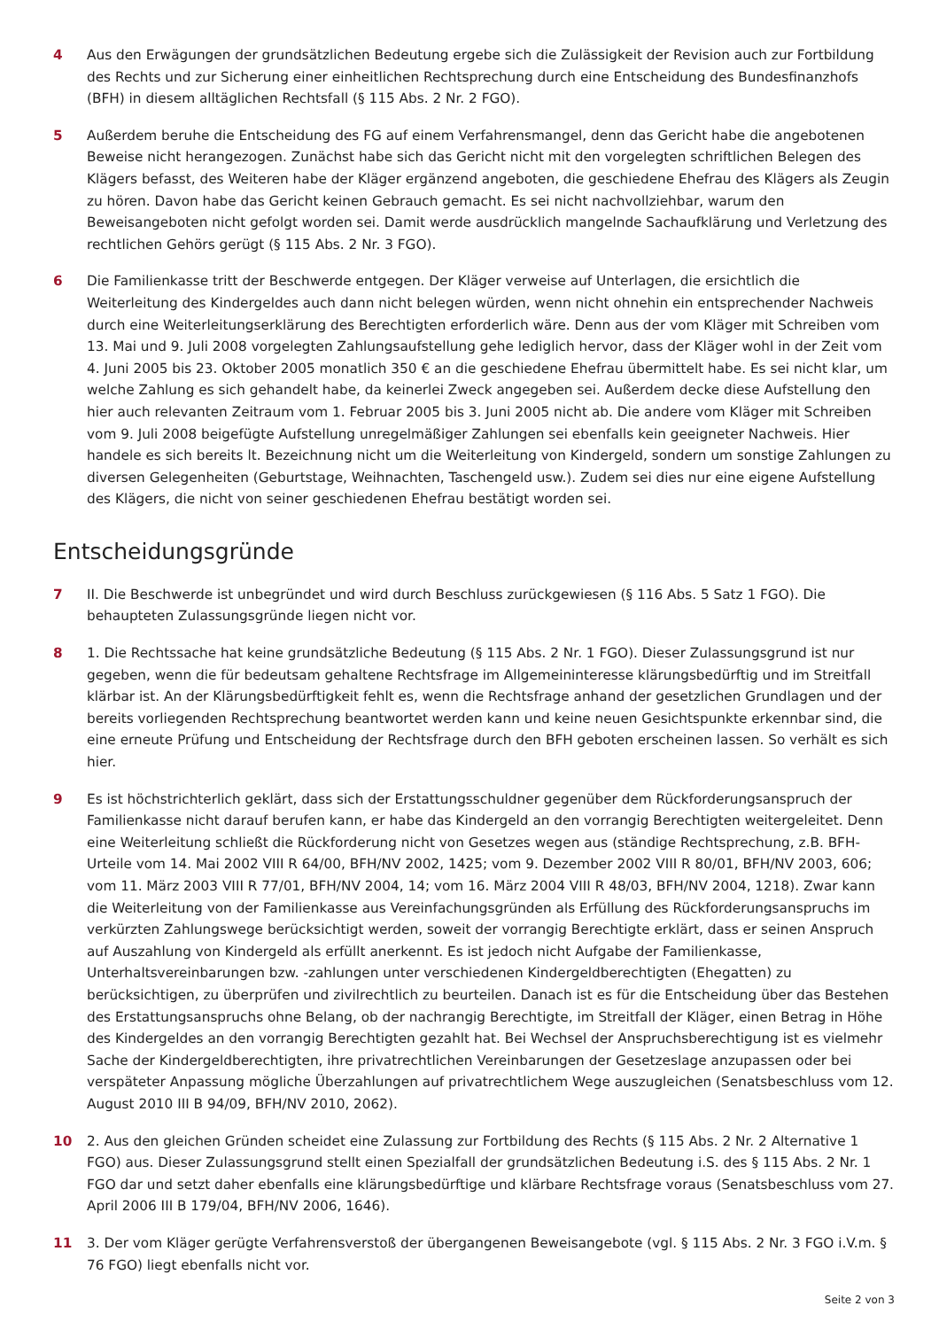4 Aus den Erwägungen der grundsätzlichen Bedeutung ergebe sich die Zulässigkeit der Revision auch zur Fortbildung des Rechts und zur Sicherung einer einheitlichen Rechtsprechung durch eine Entscheidung des Bundesfinanzhofs (BFH) in diesem alltäglichen Rechtsfall (§ 115 Abs. 2 Nr. 2 FGO).
5 Außerdem beruhe die Entscheidung des FG auf einem Verfahrensmangel, denn das Gericht habe die angebotenen Beweise nicht herangezogen. Zunächst habe sich das Gericht nicht mit den vorgelegten schriftlichen Belegen des Klägers befasst, des Weiteren habe der Kläger ergänzend angeboten, die geschiedene Ehefrau des Klägers als Zeugin zu hören. Davon habe das Gericht keinen Gebrauch gemacht. Es sei nicht nachvollziehbar, warum den Beweisangeboten nicht gefolgt worden sei. Damit werde ausdrücklich mangelnde Sachaufklärung und Verletzung des rechtlichen Gehörs gerügt (§ 115 Abs. 2 Nr. 3 FGO).
6 Die Familienkasse tritt der Beschwerde entgegen. Der Kläger verweise auf Unterlagen, die ersichtlich die Weiterleitung des Kindergeldes auch dann nicht belegen würden, wenn nicht ohnehin ein entsprechender Nachweis durch eine Weiterleitungserklärung des Berechtigten erforderlich wäre. Denn aus der vom Kläger mit Schreiben vom 13. Mai und 9. Juli 2008 vorgelegten Zahlungsaufstellung gehe lediglich hervor, dass der Kläger wohl in der Zeit vom 4. Juni 2005 bis 23. Oktober 2005 monatlich 350 € an die geschiedene Ehefrau übermittelt habe. Es sei nicht klar, um welche Zahlung es sich gehandelt habe, da keinerlei Zweck angegeben sei. Außerdem decke diese Aufstellung den hier auch relevanten Zeitraum vom 1. Februar 2005 bis 3. Juni 2005 nicht ab. Die andere vom Kläger mit Schreiben vom 9. Juli 2008 beigefügte Aufstellung unregelmäßiger Zahlungen sei ebenfalls kein geeigneter Nachweis. Hier handele es sich bereits lt. Bezeichnung nicht um die Weiterleitung von Kindergeld, sondern um sonstige Zahlungen zu diversen Gelegenheiten (Geburtstage, Weihnachten, Taschengeld usw.). Zudem sei dies nur eine eigene Aufstellung des Klägers, die nicht von seiner geschiedenen Ehefrau bestätigt worden sei.
Entscheidungsgründe
7 II. Die Beschwerde ist unbegründet und wird durch Beschluss zurückgewiesen (§ 116 Abs. 5 Satz 1 FGO). Die behaupteten Zulassungsgründe liegen nicht vor.
8 1. Die Rechtssache hat keine grundsätzliche Bedeutung (§ 115 Abs. 2 Nr. 1 FGO). Dieser Zulassungsgrund ist nur gegeben, wenn die für bedeutsam gehaltene Rechtsfrage im Allgemeininteresse klärungsbedürftig und im Streitfall klärbar ist. An der Klärungsbedürftigkeit fehlt es, wenn die Rechtsfrage anhand der gesetzlichen Grundlagen und der bereits vorliegenden Rechtsprechung beantwortet werden kann und keine neuen Gesichtspunkte erkennbar sind, die eine erneute Prüfung und Entscheidung der Rechtsfrage durch den BFH geboten erscheinen lassen. So verhält es sich hier.
9 Es ist höchstrichterlich geklärt, dass sich der Erstattungsschuldner gegenüber dem Rückforderungsanspruch der Familienkasse nicht darauf berufen kann, er habe das Kindergeld an den vorrangig Berechtigten weitergeleitet. Denn eine Weiterleitung schließt die Rückforderung nicht von Gesetzes wegen aus (ständige Rechtsprechung, z.B. BFH-Urteile vom 14. Mai 2002 VIII R 64/00, BFH/NV 2002, 1425; vom 9. Dezember 2002 VIII R 80/01, BFH/NV 2003, 606; vom 11. März 2003 VIII R 77/01, BFH/NV 2004, 14; vom 16. März 2004 VIII R 48/03, BFH/NV 2004, 1218). Zwar kann die Weiterleitung von der Familienkasse aus Vereinfachungsgründen als Erfüllung des Rückforderungsanspruchs im verkürzten Zahlungswege berücksichtigt werden, soweit der vorrangig Berechtigte erklärt, dass er seinen Anspruch auf Auszahlung von Kindergeld als erfüllt anerkennt. Es ist jedoch nicht Aufgabe der Familienkasse, Unterhaltsvereinbarungen bzw. -zahlungen unter verschiedenen Kindergeldberechtigten (Ehegatten) zu berücksichtigen, zu überprüfen und zivilrechtlich zu beurteilen. Danach ist es für die Entscheidung über das Bestehen des Erstattungsanspruchs ohne Belang, ob der nachrangig Berechtigte, im Streitfall der Kläger, einen Betrag in Höhe des Kindergeldes an den vorrangig Berechtigten gezahlt hat. Bei Wechsel der Anspruchsberechtigung ist es vielmehr Sache der Kindergeldberechtigten, ihre privatrechtlichen Vereinbarungen der Gesetzeslage anzupassen oder bei verspäteter Anpassung mögliche Überzahlungen auf privatrechtlichem Wege auszugleichen (Senatsbeschluss vom 12. August 2010 III B 94/09, BFH/NV 2010, 2062).
10 2. Aus den gleichen Gründen scheidet eine Zulassung zur Fortbildung des Rechts (§ 115 Abs. 2 Nr. 2 Alternative 1 FGO) aus. Dieser Zulassungsgrund stellt einen Spezialfall der grundsätzlichen Bedeutung i.S. des § 115 Abs. 2 Nr. 1 FGO dar und setzt daher ebenfalls eine klärungsbedürftige und klärbare Rechtsfrage voraus (Senatsbeschluss vom 27. April 2006 III B 179/04, BFH/NV 2006, 1646).
11 3. Der vom Kläger gerügte Verfahrensverstoß der übergangenen Beweisangebote (vgl. § 115 Abs. 2 Nr. 3 FGO i.V.m. § 76 FGO) liegt ebenfalls nicht vor.
Seite 2 von 3